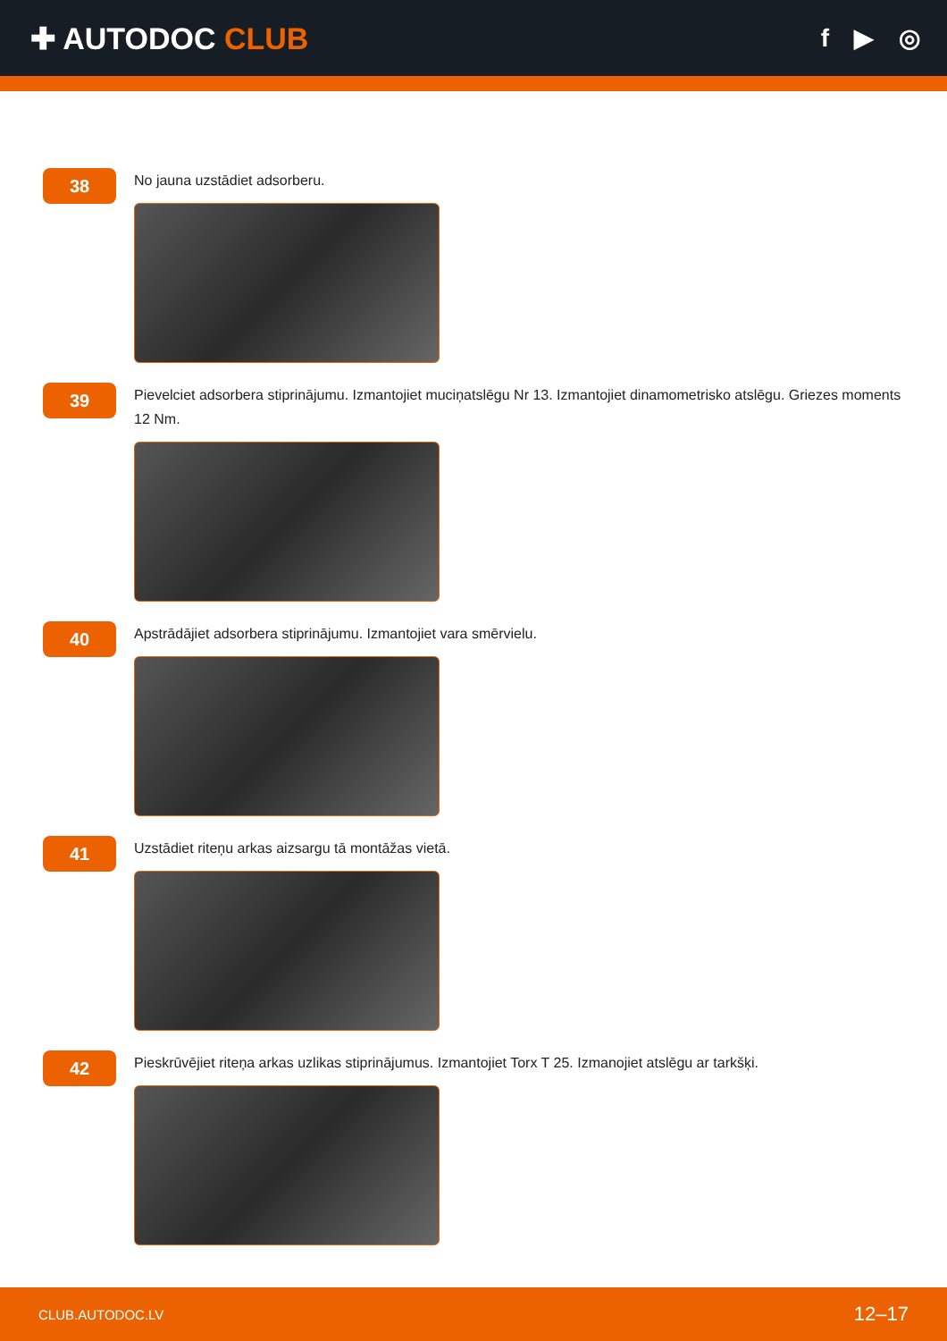✚ AUTODOC CLUB
f ▶ ◎
38
No jauna uzstādiet adsorberu.
39
Pievelciet adsorbera stiprinājumu. Izmantojiet muciņatslēgu Nr 13. Izmantojiet dinamometrisko atslēgu. Griezes moments 12 Nm.
40
Apstrādājiet adsorbera stiprinājumu. Izmantojiet vara smērvielu.
41
Uzstādiet riteņu arkas aizsargu tā montāžas vietā.
42
Pieskrūvējiet riteņa arkas uzlikas stiprinājumus. Izmantojiet Torx T 25. Izmanojiet atslēgu ar tarkšķi.
CLUB.AUTODOC.LV 12–17